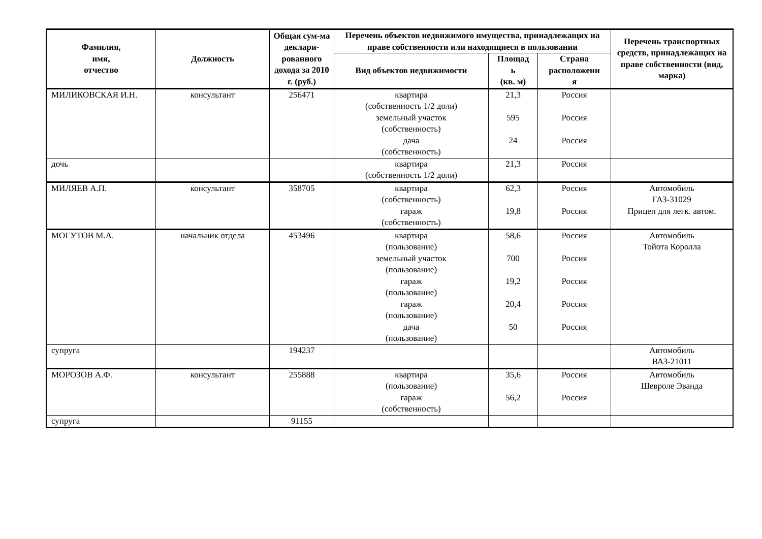| Фамилия, имя, отчество | Должность | Общая сум-ма деклари-рованного дохода за 2010 г. (руб.) | Перечень объектов недвижимого имущества, принадлежащих на праве собственности или находящиеся в пользовании | | | Перечень транспортных средств, принадлежащих на праве собственности (вид, марка) |
| --- | --- | --- | --- | --- | --- | --- |
| | | | Вид объектов недвижимости | Площад ь (кв. м) | Страна расположени я | |
| МИЛИКОВСКАЯ И.Н. | консультант | 256471 | квартира (собственность 1/2 доли) земельный участок (собственность) дача (собственность) | 21,3 595 24 | Россия Россия Россия | |
| дочь | | | квартира (собственность 1/2 доли) | 21,3 | Россия | |
| МИЛЯЕВ А.П. | консультант | 358705 | квартира (собственность) гараж (собственность) | 62,3 19,8 | Россия Россия | Автомобиль ГАЗ-31029 Прицеп для легк. автом. |
| МОГУТОВ М.А. | начальник отдела | 453496 | квартира (пользование) земельный участок (пользование) гараж (пользование) гараж (пользование) дача (пользование) | 58,6 700 19,2 20,4 50 | Россия Россия Россия Россия Россия | Автомобиль Тойота Королла |
| супруга | | 194237 | | | | Автомобиль ВАЗ-21011 |
| МОРОЗОВ А.Ф. | консультант | 255888 | квартира (пользование) гараж (собственность) | 35,6 56,2 | Россия Россия | Автомобиль Шевроле Эванда |
| супруга | | 91155 | | | | |